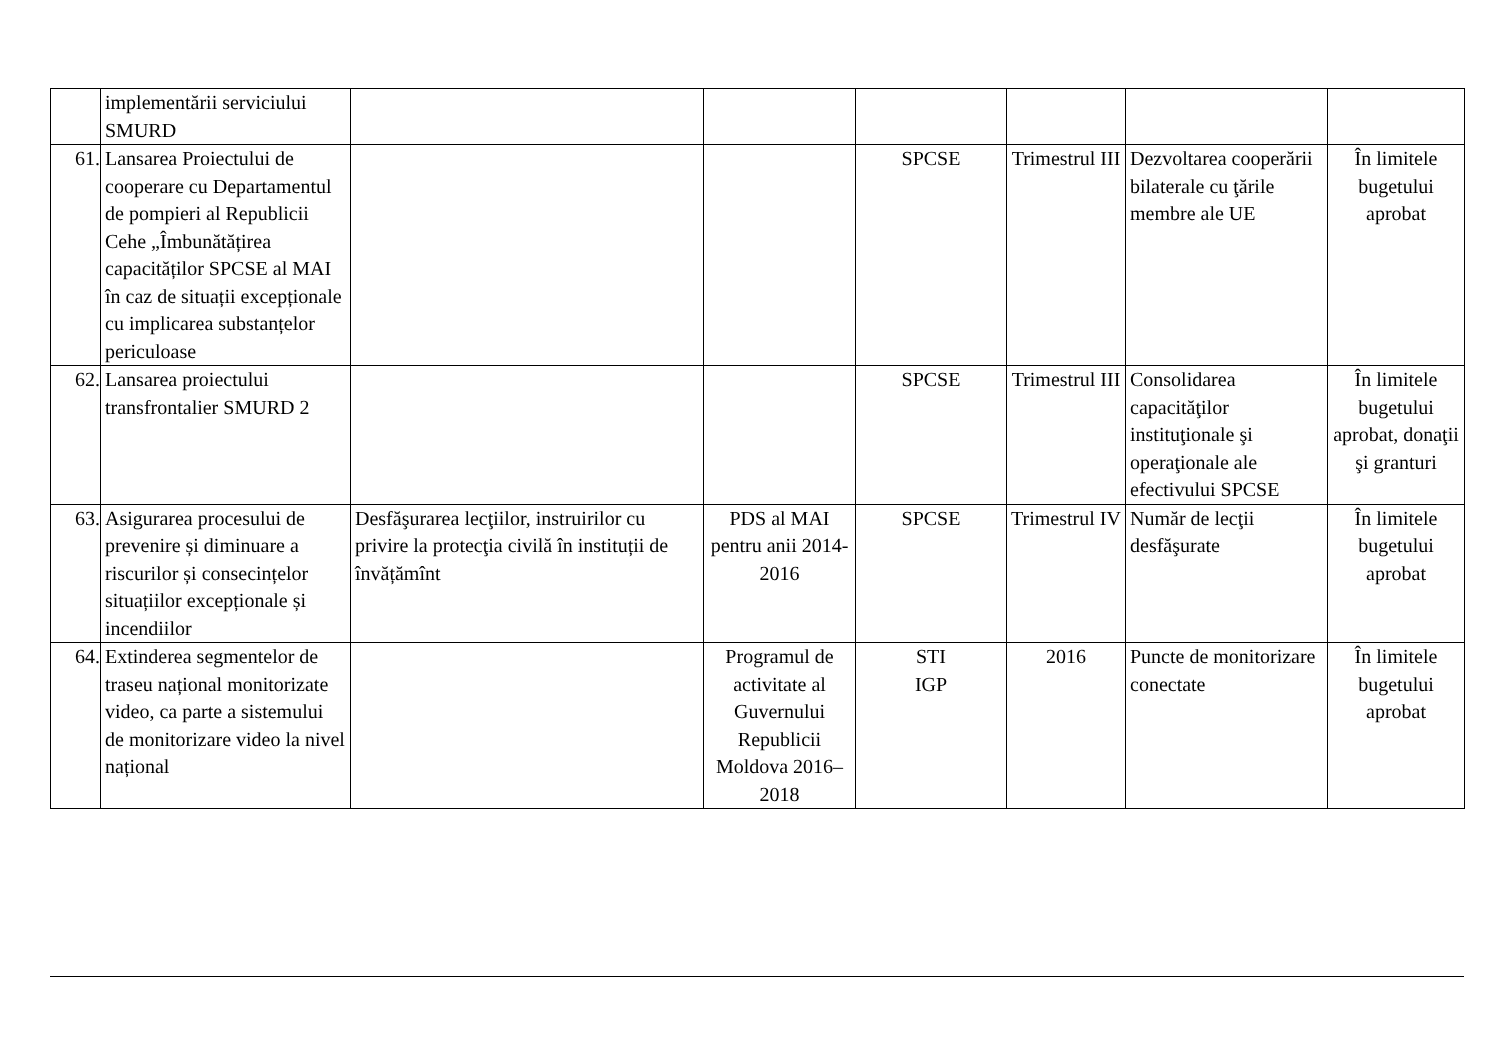| | implementării serviciului SMURD | | | | | | |
| 61. | Lansarea Proiectului de cooperare cu Departamentul de pompieri al Republicii Cehe „Îmbunătățirea capacităților SPCSE al MAI în caz de situații excepționale cu implicarea substanțelor periculoase | | | SPCSE | Trimestrul III | Dezvoltarea cooperării bilaterale cu ţările membre ale UE | În limitele bugetului aprobat |
| 62. | Lansarea proiectului transfrontalier SMURD 2 | | | SPCSE | Trimestrul III | Consolidarea capacităţilor instituţionale şi operaţionale ale efectivului SPCSE | În limitele bugetului aprobat, donaţii şi granturi |
| 63. | Asigurarea procesului de prevenire și diminuare a riscurilor și consecințelor situațiilor excepționale și incendiilor | Desfăşurarea lecţiilor, instruirilor cu privire la protecţia civilă în instituții de învățămînt | PDS al MAI pentru anii 2014-2016 | SPCSE | Trimestrul IV | Număr de lecţii desfăşurate | În limitele bugetului aprobat |
| 64. | Extinderea segmentelor de traseu național monitorizate video, ca parte a sistemului de monitorizare video la nivel național | | Programul de activitate al Guvernului Republicii Moldova 2016–2018 | STI IGP | 2016 | Puncte de monitorizare conectate | În limitele bugetului aprobat |